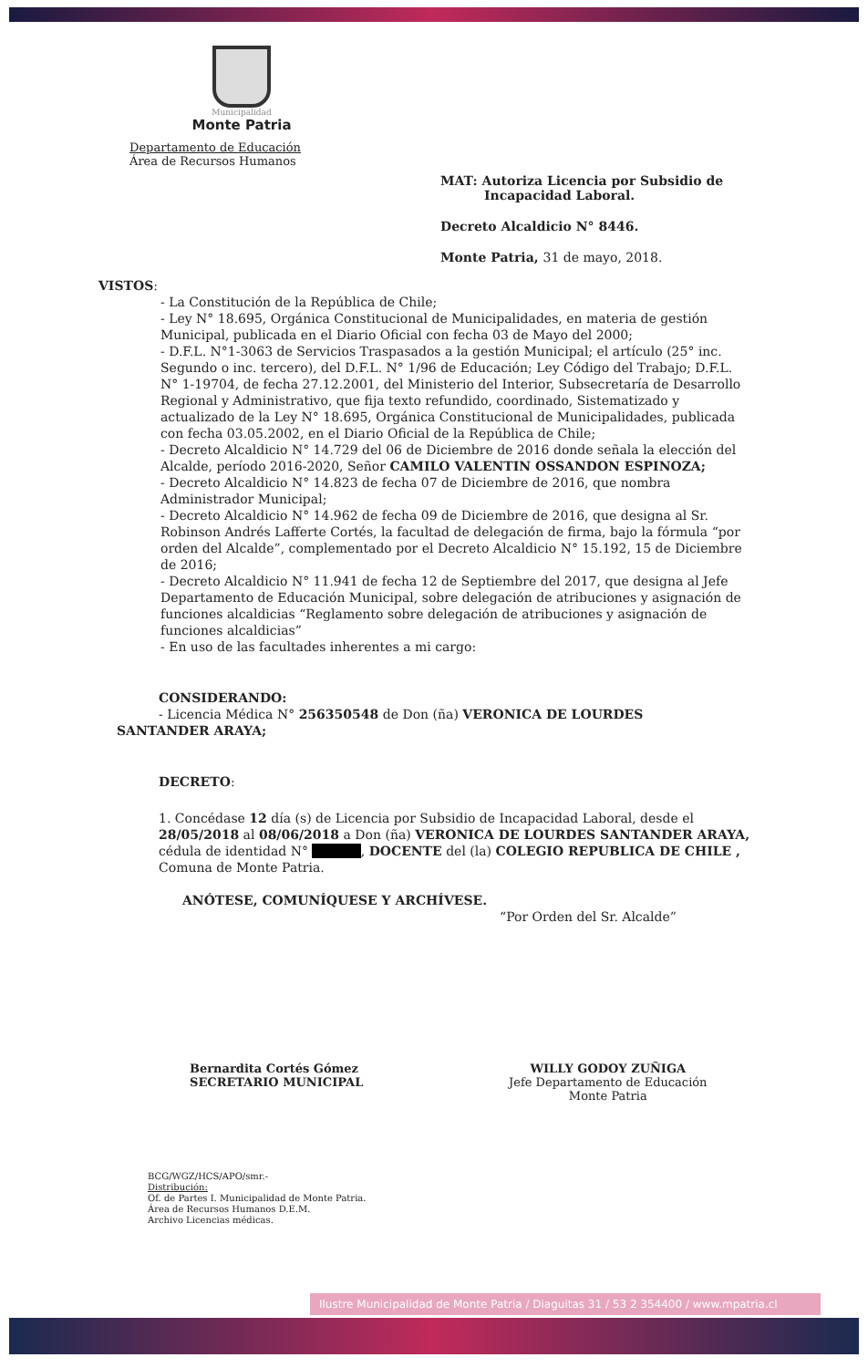Municipalidad
Monte Patria
Departamento de Educación
Área de Recursos Humanos
MAT: Autoriza Licencia por Subsidio de
Incapacidad Laboral.
Decreto Alcaldicio N° 8446.
Monte Patria, 31 de mayo, 2018.
VISTOS:
- La Constitución de la República de Chile;
- Ley N° 18.695, Orgánica Constitucional de Municipalidades, en materia de gestión Municipal, publicada en el Diario Oficial con fecha 03 de Mayo del 2000;
- D.F.L. N°1-3063 de Servicios Traspasados a la gestión Municipal; el artículo (25° inc. Segundo o inc. tercero), del D.F.L. N° 1/96 de Educación; Ley Código del Trabajo; D.F.L. N° 1-19704, de fecha 27.12.2001, del Ministerio del Interior, Subsecretaría de Desarrollo Regional y Administrativo, que fija texto refundido, coordinado, Sistematizado y actualizado de la Ley N° 18.695, Orgánica Constitucional de Municipalidades, publicada con fecha 03.05.2002, en el Diario Oficial de la República de Chile;
- Decreto Alcaldicio N° 14.729 del 06 de Diciembre de 2016 donde señala la elección del Alcalde, período 2016-2020, Señor CAMILO VALENTIN OSSANDON ESPINOZA;
- Decreto Alcaldicio N° 14.823 de fecha 07 de Diciembre de 2016, que nombra Administrador Municipal;
- Decreto Alcaldicio N° 14.962 de fecha 09 de Diciembre de 2016, que designa al Sr. Robinson Andrés Lafferte Cortés, la facultad de delegación de firma, bajo la fórmula “por orden del Alcalde”, complementado por el Decreto Alcaldicio N° 15.192, 15 de Diciembre de 2016;
- Decreto Alcaldicio N° 11.941 de fecha 12 de Septiembre del 2017, que designa al Jefe Departamento de Educación Municipal, sobre delegación de atribuciones y asignación de funciones alcaldicias “Reglamento sobre delegación de atribuciones y asignación de funciones alcaldicias”
- En uso de las facultades inherentes a mi cargo:
CONSIDERANDO:
- Licencia Médica N° 256350548 de Don (ña) VERONICA DE LOURDES
SANTANDER ARAYA;
DECRETO:
1. Concédase 12 día (s) de Licencia por Subsidio de Incapacidad Laboral, desde el 28/05/2018 al 08/06/2018 a Don (ña) VERONICA DE LOURDES SANTANDER ARAYA, cédula de identidad N° , DOCENTE del (la) COLEGIO REPUBLICA DE CHILE , Comuna de Monte Patria.
ANÓTESE, COMUNÍQUESE Y ARCHÍVESE.
“Por Orden del Sr. Alcalde”
Bernardita Cortés Gómez
SECRETARIO MUNICIPAL
WILLY GODOY ZUÑIGA
Jefe Departamento de Educación
Monte Patria
BCG/WGZ/HCS/APO/smr.-
Distribución:
Of. de Partes I. Municipalidad de Monte Patria.
Área de Recursos Humanos D.E.M.
Archivo Licencias médicas.
Ilustre Municipalidad de Monte Patria / Diaguitas 31 / 53 2 354400 / www.mpatria.cl